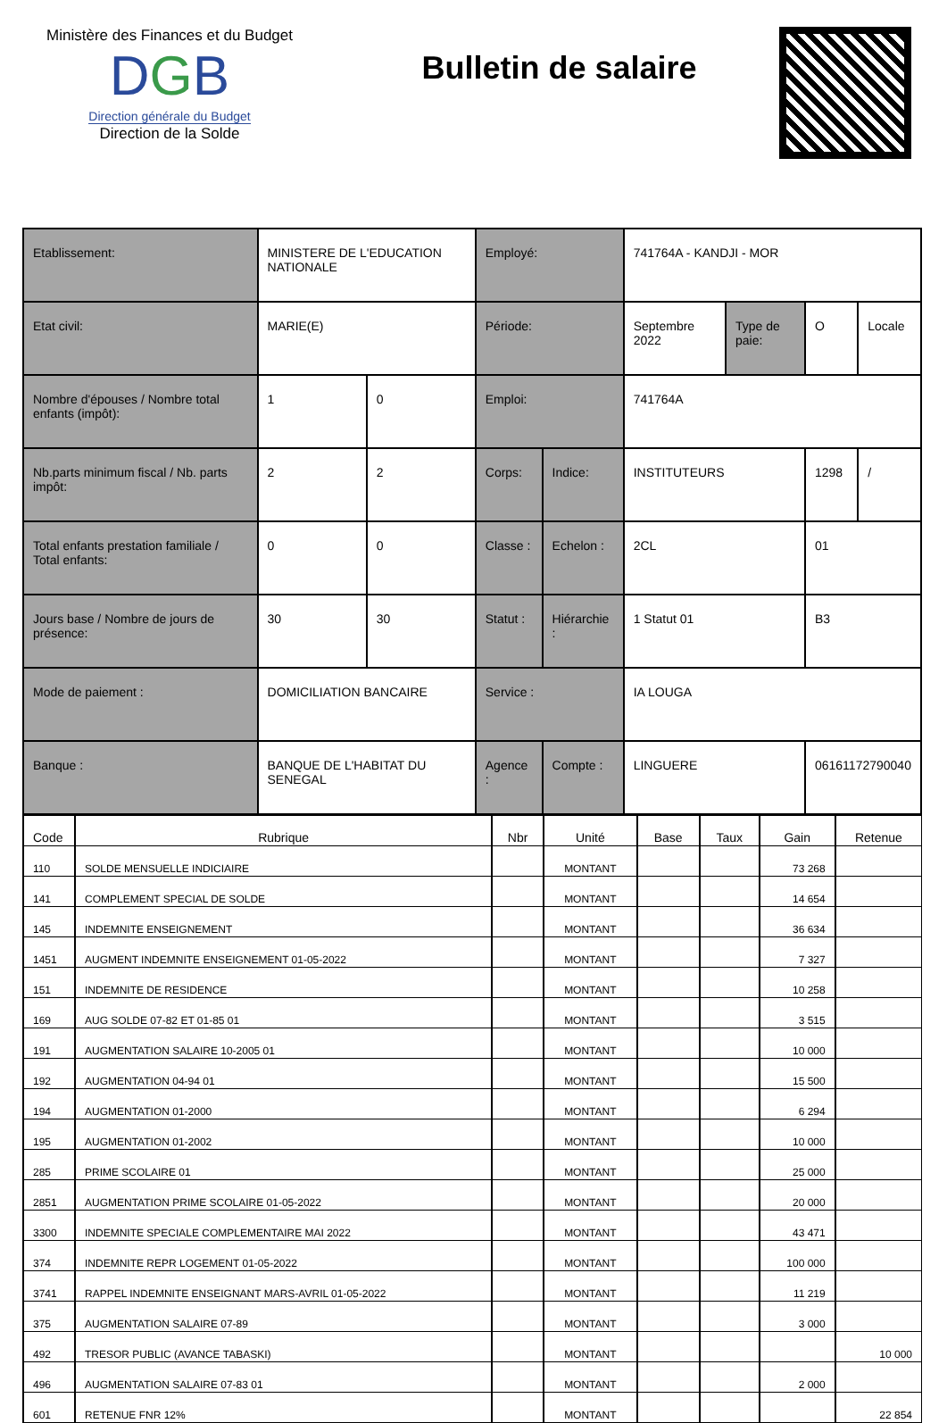Ministère des Finances et du Budget
DGB
Direction générale du Budget
Direction de la Solde
Bulletin de salaire
| Etablissement: | MINISTERE DE L'EDUCATION NATIONALE | | Employé: | | 741764A - KANDJI - MOR | | | |
| Etat civil: | MARIE(E) | | Période: | | Septembre 2022 | Type de paie: | O | Locale |
| Nombre d'épouses / Nombre total enfants (impôt): | 1 | 0 | Emploi: | | 741764A | | | |
| Nb.parts minimum fiscal / Nb. parts impôt: | 2 | 2 | Corps: | Indice: | INSTITUTEURS | | 1298 | / |
| Total enfants prestation familiale / Total enfants: | 0 | 0 | Classe : | Echelon : | 2CL | | 01 | |
| Jours base / Nombre de jours de présence: | 30 | 30 | Statut : | Hiérarchie : | 1 Statut 01 | | B3 | |
| Mode de paiement : | DOMICILIATION BANCAIRE | | Service : | | IA LOUGA | | | |
| Banque : | BANQUE DE L'HABITAT DU SENEGAL | | Agence : | Compte : | LINGUERE | | 06161172790040 | |
| Code | Rubrique | Nbr | Unité | Base | Taux | Gain | Retenue |
| --- | --- | --- | --- | --- | --- | --- | --- |
| 110 | SOLDE MENSUELLE INDICIAIRE | | MONTANT | | | 73 268 | |
| 141 | COMPLEMENT SPECIAL DE SOLDE | | MONTANT | | | 14 654 | |
| 145 | INDEMNITE ENSEIGNEMENT | | MONTANT | | | 36 634 | |
| 1451 | AUGMENT INDEMNITE ENSEIGNEMENT 01-05-2022 | | MONTANT | | | 7 327 | |
| 151 | INDEMNITE DE RESIDENCE | | MONTANT | | | 10 258 | |
| 169 | AUG SOLDE 07-82 ET 01-85 01 | | MONTANT | | | 3 515 | |
| 191 | AUGMENTATION SALAIRE 10-2005 01 | | MONTANT | | | 10 000 | |
| 192 | AUGMENTATION 04-94 01 | | MONTANT | | | 15 500 | |
| 194 | AUGMENTATION 01-2000 | | MONTANT | | | 6 294 | |
| 195 | AUGMENTATION 01-2002 | | MONTANT | | | 10 000 | |
| 285 | PRIME SCOLAIRE 01 | | MONTANT | | | 25 000 | |
| 2851 | AUGMENTATION PRIME SCOLAIRE 01-05-2022 | | MONTANT | | | 20 000 | |
| 3300 | INDEMNITE SPECIALE COMPLEMENTAIRE MAI 2022 | | MONTANT | | | 43 471 | |
| 374 | INDEMNITE REPR LOGEMENT 01-05-2022 | | MONTANT | | | 100 000 | |
| 3741 | RAPPEL INDEMNITE ENSEIGNANT MARS-AVRIL 01-05-2022 | | MONTANT | | | 11 219 | |
| 375 | AUGMENTATION SALAIRE 07-89 | | MONTANT | | | 3 000 | |
| 492 | TRESOR PUBLIC (AVANCE TABASKI) | | MONTANT | | | | 10 000 |
| 496 | AUGMENTATION SALAIRE 07-83 01 | | MONTANT | | | 2 000 | |
| 601 | RETENUE FNR 12% | | MONTANT | | | | 22 854 |